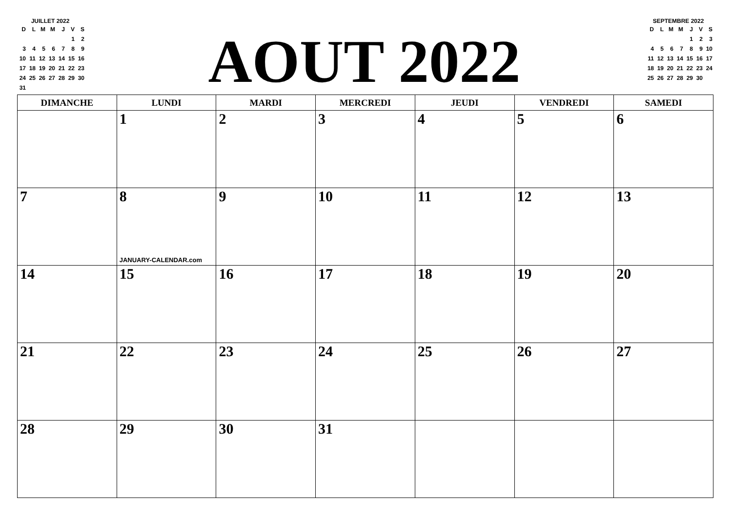JUILLET 2022
| D | L | M | M | J | V | S |
| | | | | | 1 | 2 |
| 3 | 4 | 5 | 6 | 7 | 8 | 9 |
| 10 | 11 | 12 | 13 | 14 | 15 | 16 |
| 17 | 18 | 19 | 20 | 21 | 22 | 23 |
| 24 | 25 | 26 | 27 | 28 | 29 | 30 |
| 31 | | | | | | |
AOUT 2022
SEPTEMBRE 2022
| D | L | M | M | J | V | S |
| | | | | 1 | 2 | 3 |
| 4 | 5 | 6 | 7 | 8 | 9 | 10 |
| 11 | 12 | 13 | 14 | 15 | 16 | 17 |
| 18 | 19 | 20 | 21 | 22 | 23 | 24 |
| 25 | 26 | 27 | 28 | 29 | 30 | |
| DIMANCHE | LUNDI | MARDI | MERCREDI | JEUDI | VENDREDI | SAMEDI |
| --- | --- | --- | --- | --- | --- | --- |
| | 1 | 2 | 3 | 4 | 5 | 6 |
| 7 | 8 JANUARY-CALENDAR.com | 9 | 10 | 11 | 12 | 13 |
| 14 | 15 | 16 | 17 | 18 | 19 | 20 |
| 21 | 22 | 23 | 24 | 25 | 26 | 27 |
| 28 | 29 | 30 | 31 | | | |